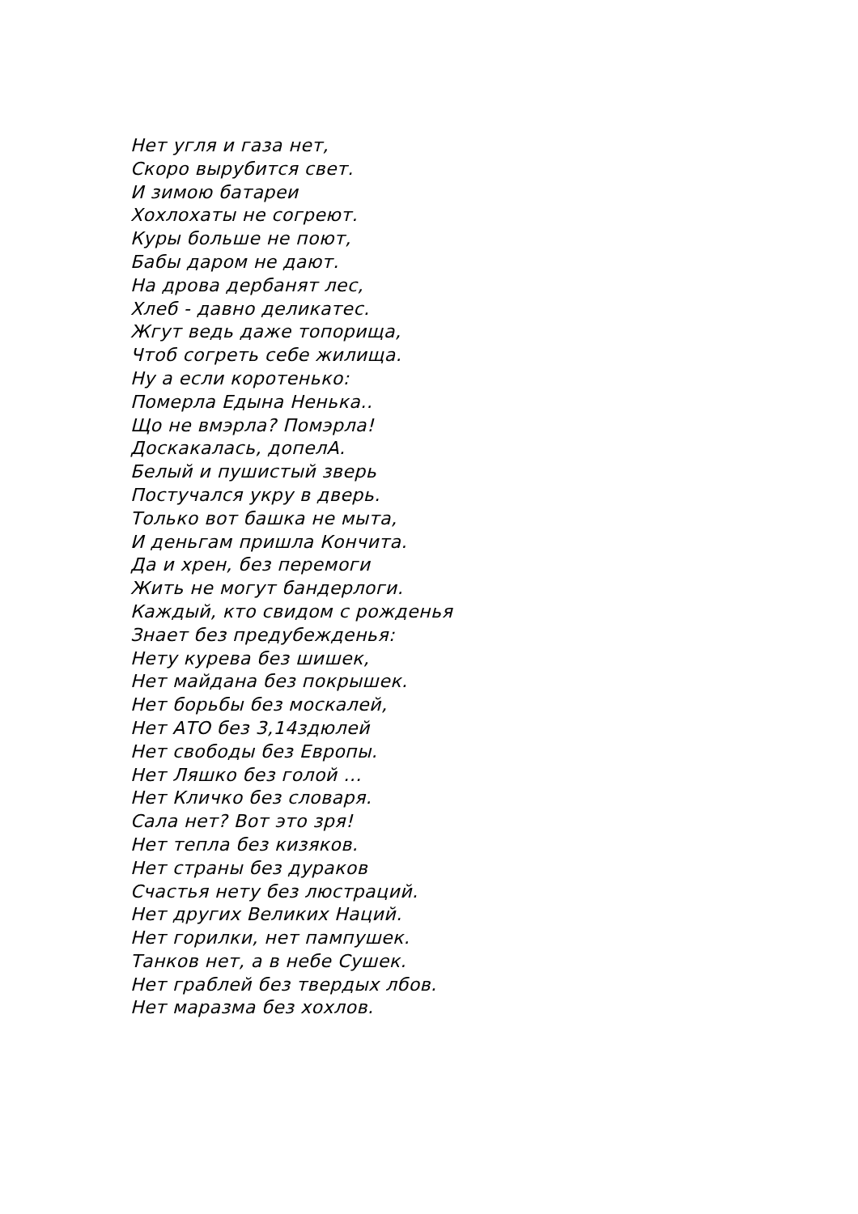Нет угля и газа нет,
Скоро вырубится свет.
И зимою батареи
Хохлохаты не согреют.
Куры больше не поют,
Бабы даром не дают.
На дрова дербанят лес,
Хлеб - давно деликатес.
Жгут ведь даже топорища,
Чтоб согреть себе жилища.
Ну а если коротенько:
Померла Едына Ненька..
Що не вмэрла? Помэрла!
Доскакалась, допелА.
Белый и пушистый зверь
Постучался укру в дверь.
Только вот башка не мыта,
И деньгам пришла Кончита.
Да и хрен, без перемоги
Жить не могут бандерлоги.
Каждый, кто свидом с рожденья
Знает без предубежденья:
Нету курева без шишек,
Нет майдана без покрышек.
Нет борьбы без москалей,
Нет АТО без 3,14здюлей
Нет свободы без Европы.
Нет Ляшко без голой ...
Нет Кличко без словаря.
Сала нет? Вот это зря!
Нет тепла без кизяков.
Нет страны без дураков
Счастья нету без люстраций.
Нет других Великих Наций.
Нет горилки, нет пампушек.
Танков нет, а в небе Сушек.
Нет граблей без твердых лбов.
Нет маразма без хохлов.